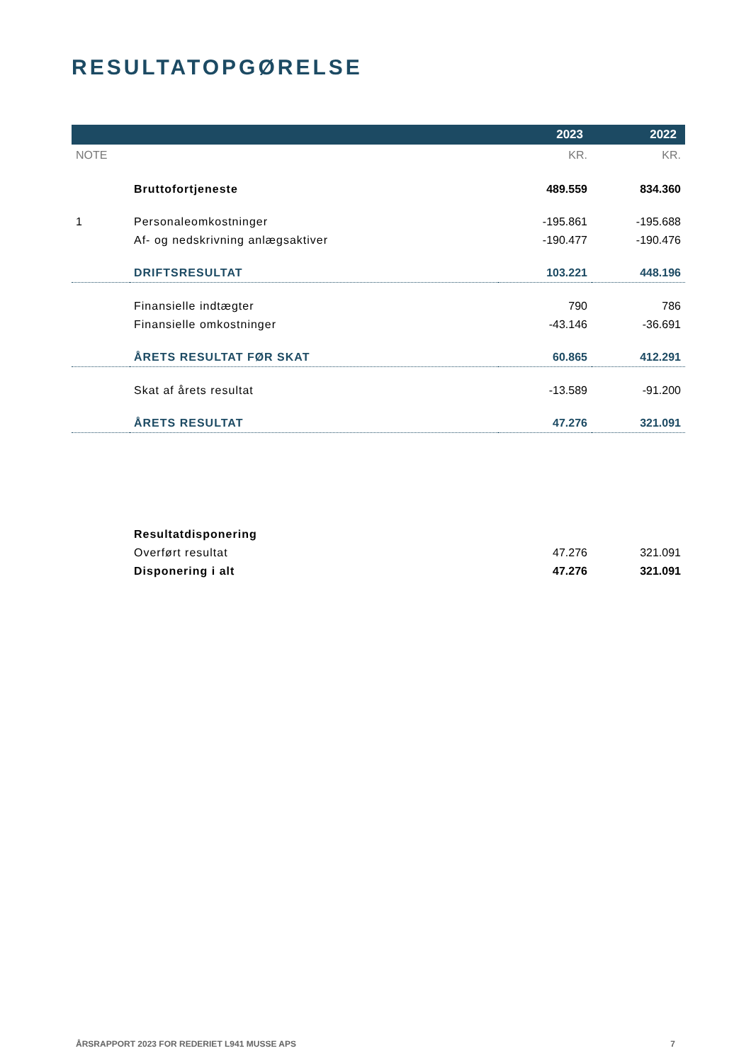RESULTATOPGØRELSE
| | | 2023 | 2022 |
| --- | --- | --- | --- |
| NOTE | | KR. | KR. |
| | Bruttofortjeneste | 489.559 | 834.360 |
| 1 | Personaleomkostninger | -195.861 | -195.688 |
| | Af- og nedskrivning anlægsaktiver | -190.477 | -190.476 |
| | DRIFTSRESULTAT | 103.221 | 448.196 |
| | Finansielle indtægter | 790 | 786 |
| | Finansielle omkostninger | -43.146 | -36.691 |
| | ÅRETS RESULTAT FØR SKAT | 60.865 | 412.291 |
| | Skat af årets resultat | -13.589 | -91.200 |
| | ÅRETS RESULTAT | 47.276 | 321.091 |
| | Resultatdisponering | | |
| | Overført resultat | 47.276 | 321.091 |
| | Disponering i alt | 47.276 | 321.091 |
ÅRSRAPPORT 2023 FOR REDERIET L941 MUSSE APS 7